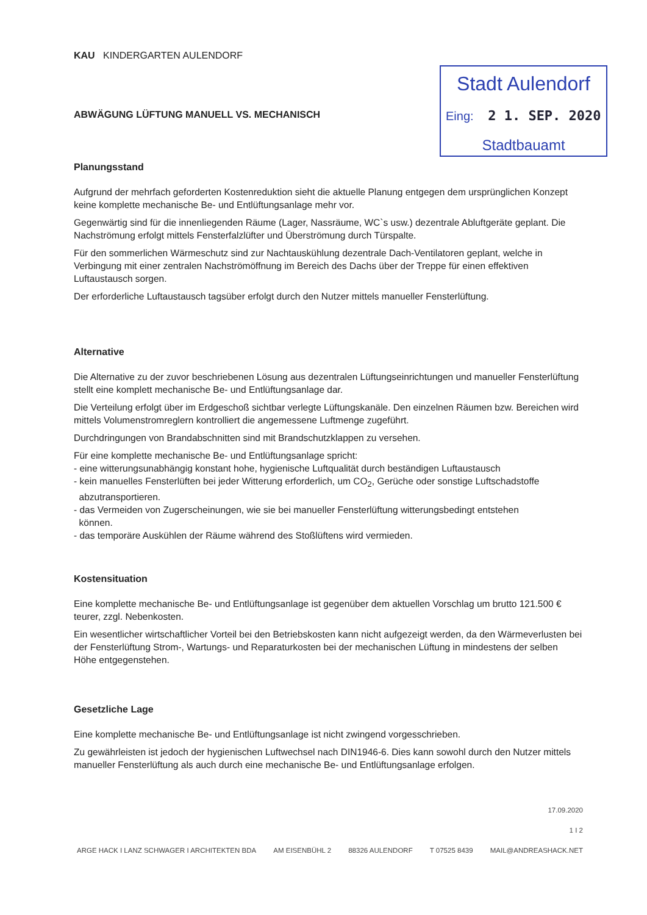KAU KINDERGARTEN AULENDORF
ABWÄGUNG LÜFTUNG MANUELL VS. MECHANISCH
Stadt Aulendorf
Eing: 2 1. SEP. 2020
Stadtbauamt
Planungsstand
Aufgrund der mehrfach geforderten Kostenreduktion sieht die aktuelle Planung entgegen dem ursprünglichen Konzept keine komplette mechanische Be- und Entlüftungsanlage mehr vor.
Gegenwärtig sind für die innenliegenden Räume (Lager, Nassräume, WC`s usw.) dezentrale Abluftgeräte geplant. Die Nachströmung erfolgt mittels Fensterfalzlüfter und Überströmung durch Türspalte.
Für den sommerlichen Wärmeschutz sind zur Nachtauskühlung dezentrale Dach-Ventilatoren geplant, welche in Verbingung mit einer zentralen Nachströmöffnung im Bereich des Dachs über der Treppe für einen effektiven Luftaustausch sorgen.
Der erforderliche Luftaustausch tagsüber erfolgt durch den Nutzer mittels manueller Fensterlüftung.
Alternative
Die Alternative zu der zuvor beschriebenen Lösung aus dezentralen Lüftungseinrichtungen und manueller Fensterlüftung stellt eine komplett mechanische Be- und Entlüftungsanlage dar.
Die Verteilung erfolgt über im Erdgeschoß sichtbar verlegte Lüftungskanäle. Den einzelnen Räumen bzw. Bereichen wird mittels Volumenstromreglern kontrolliert die angemessene Luftmenge zugeführt.
Durchdringungen von Brandabschnitten sind mit Brandschutzklappen zu versehen.
Für eine komplette mechanische Be- und Entlüftungsanlage spricht:
- eine witterungsunabhängig konstant hohe, hygienische Luftqualität durch beständigen Luftaustausch
- kein manuelles Fensterlüften bei jeder Witterung erforderlich, um CO<sub>2</sub>, Gerüche oder sonstige Luftschadstoffe
abzutransportieren.
- das Vermeiden von Zugerscheinungen, wie sie bei manueller Fensterlüftung witterungsbedingt entstehen
können.
- das temporäre Auskühlen der Räume während des Stoßlüftens wird vermieden.
Kostensituation
Eine komplette mechanische Be- und Entlüftungsanlage ist gegenüber dem aktuellen Vorschlag um brutto 121.500 € teurer, zzgl. Nebenkosten.
Ein wesentlicher wirtschaftlicher Vorteil bei den Betriebskosten kann nicht aufgezeigt werden, da den Wärmeverlusten bei der Fensterlüftung Strom-, Wartungs- und Reparaturkosten bei der mechanischen Lüftung in mindestens der selben Höhe entgegenstehen.
Gesetzliche Lage
Eine komplette mechanische Be- und Entlüftungsanlage ist nicht zwingend vorgesschrieben.
Zu gewährleisten ist jedoch der hygienischen Luftwechsel nach DIN1946-6. Dies kann sowohl durch den Nutzer mittels manueller Fensterlüftung als auch durch eine mechanische Be- und Entlüftungsanlage erfolgen.
17.09.2020
1 I 2
ARGE HACK I LANZ SCHWAGER I ARCHITEKTEN BDA AM EISENBÜHL 2 88326 AULENDORF T 07525 8439 MAIL@ANDREASHACK.NET